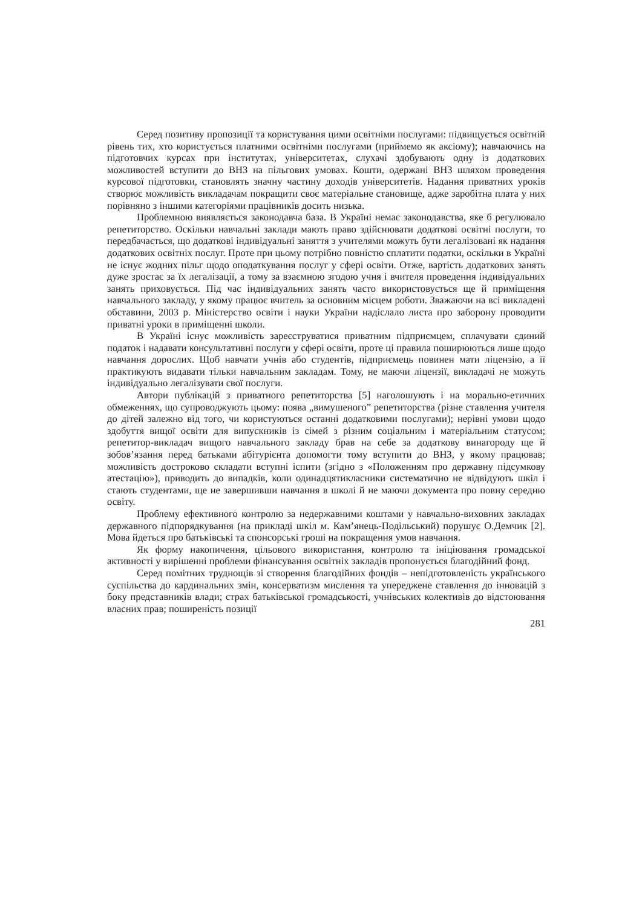Серед позитиву пропозиції та користування цими освітніми послугами: підвищується освітній рівень тих, хто користується платними освітніми послугами (приймемо як аксіому); навчаючись на підготовчих курсах при інститутах, університетах, слухачі здобувають одну із додаткових можливостей вступити до ВНЗ на пільгових умовах. Кошти, одержані ВНЗ шляхом проведення курсової підготовки, становлять значну частину доходів університетів. Надання приватних уроків створює можливість викладачам покращити своє матеріальне становище, адже заробітна плата у них порівняно з іншими категоріями працівників досить низька.
Проблемною виявляється законодавча база. В Україні немає законодавства, яке б регулювало репетиторство. Оскільки навчальні заклади мають право здійснювати додаткові освітні послуги, то передбачається, що додаткові індивідуальні заняття з учителями можуть бути легалізовані як надання додаткових освітніх послуг. Проте при цьому потрібно повністю сплатити податки, оскільки в Україні не існує жодних пільг щодо оподаткування послуг у сфері освіти. Отже, вартість додаткових занять дуже зростає за їх легалізації, а тому за взаємною згодою учня і вчителя проведення індивідуальних занять приховується. Під час індивідуальних занять часто використовується ще й приміщення навчального закладу, у якому працює вчитель за основним місцем роботи. Зважаючи на всі викладені обставини, 2003 р. Міністерство освіти і науки України надіслало листа про заборону проводити приватні уроки в приміщенні школи.
В Україні існує можливість зареєструватися приватним підприємцем, сплачувати єдиний податок і надавати консультативні послуги у сфері освіти, проте ці правила поширюються лише щодо навчання дорослих. Щоб навчати учнів або студентів, підприємець повинен мати ліцензію, а її практикують видавати тільки навчальним закладам. Тому, не маючи ліцензії, викладачі не можуть індивідуально легалізувати свої послуги.
Автори публікацій з приватного репетиторства [5] наголошують і на морально-етичних обмеженнях, що супроводжують цьому: поява „вимушеного” репетиторства (різне ставлення учителя до дітей залежно від того, чи користуються останні додатковими послугами); нерівні умови щодо здобуття вищої освіти для випускників із сімей з різним соціальним і матеріальним статусом; репетитор-викладач вищого навчального закладу брав на себе за додаткову винагороду ще й зобов’язання перед батьками абітурієнта допомогти тому вступити до ВНЗ, у якому працював; можливість достроково складати вступні іспити (згідно з «Положенням про державну підсумкову атестацію»), приводить до випадків, коли одинадцятикласники систематично не відвідують шкіл і стають студентами, ще не завершивши навчання в школі й не маючи документа про повну середню освіту.
Проблему ефективного контролю за недержавними коштами у навчально-виховних закладах державного підпорядкування (на прикладі шкіл м. Кам’янець-Подільський) порушує О.Демчик [2]. Мова йдеться про батьківські та спонсорські гроші на покращення умов навчання.
Як форму накопичення, цільового використання, контролю та ініціювання громадської активності у вирішенні проблеми фінансування освітніх закладів пропонується благодійний фонд.
Серед помітних труднощів зі створення благодійних фондів – непідготовленість українського суспільства до кардинальних змін, консерватизм мислення та упереджене ставлення до інновацій з боку представників влади; страх батьківської громадськості, учнівських колективів до відстоювання власних прав; поширеність позиції
281